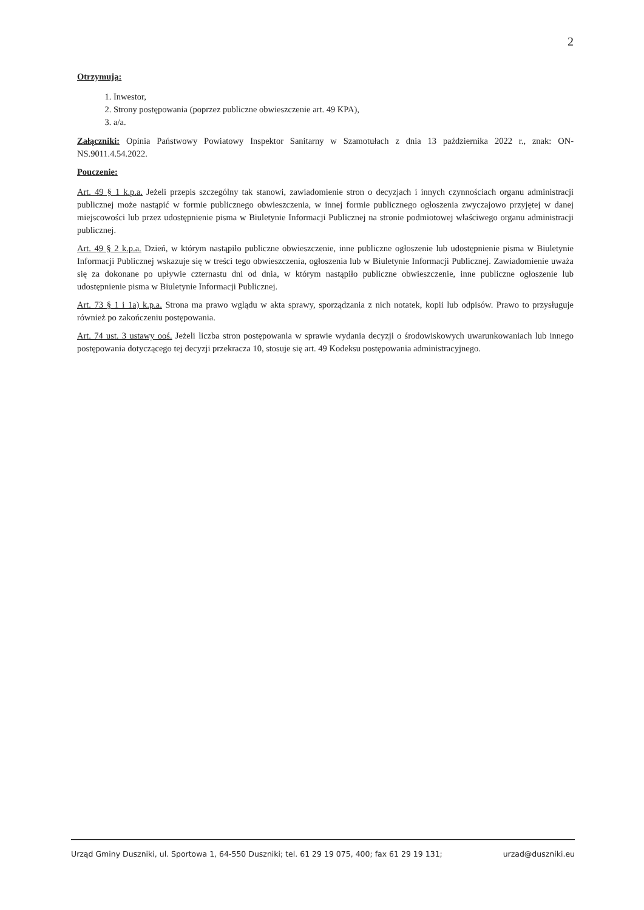2
Otrzymują:
1. Inwestor,
2. Strony postępowania (poprzez publiczne obwieszczenie art. 49 KPA),
3. a/a.
Załączniki: Opinia Państwowy Powiatowy Inspektor Sanitarny w Szamotułach z dnia 13 października 2022 r., znak: ON-NS.9011.4.54.2022.
Pouczenie:
Art. 49 § 1 k.p.a. Jeżeli przepis szczególny tak stanowi, zawiadomienie stron o decyzjach i innych czynnościach organu administracji publicznej może nastąpić w formie publicznego obwieszczenia, w innej formie publicznego ogłoszenia zwyczajowo przyjętej w danej miejscowości lub przez udostępnienie pisma w Biuletynie Informacji Publicznej na stronie podmiotowej właściwego organu administracji publicznej.
Art. 49 § 2 k.p.a. Dzień, w którym nastąpiło publiczne obwieszczenie, inne publiczne ogłoszenie lub udostępnienie pisma w Biuletynie Informacji Publicznej wskazuje się w treści tego obwieszczenia, ogłoszenia lub w Biuletynie Informacji Publicznej. Zawiadomienie uważa się za dokonane po upływie czternastu dni od dnia, w którym nastąpiło publiczne obwieszczenie, inne publiczne ogłoszenie lub udostępnienie pisma w Biuletynie Informacji Publicznej.
Art. 73 § 1 i 1a) k.p.a. Strona ma prawo wglądu w akta sprawy, sporządzania z nich notatek, kopii lub odpisów. Prawo to przysługuje również po zakończeniu postępowania.
Art. 74 ust. 3 ustawy ooś. Jeżeli liczba stron postępowania w sprawie wydania decyzji o środowiskowych uwarunkowaniach lub innego postępowania dotyczącego tej decyzji przekracza 10, stosuje się art. 49 Kodeksu postępowania administracyjnego.
Urząd Gminy Duszniki, ul. Sportowa 1, 64-550 Duszniki; tel. 61 29 19 075, 400; fax 61 29 19 131; urzad@duszniki.eu